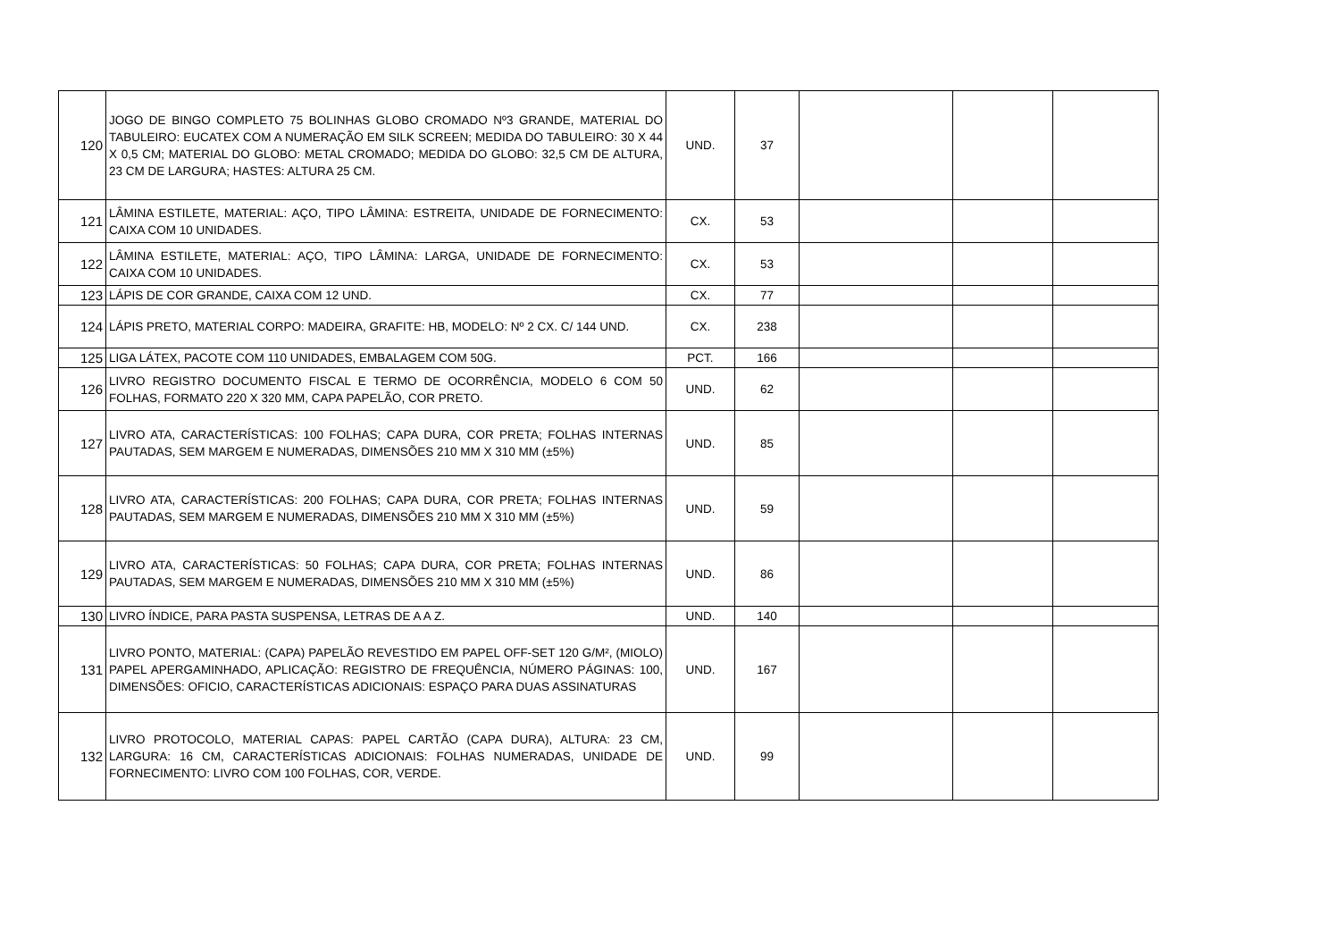| 120 | JOGO DE BINGO COMPLETO 75 BOLINHAS GLOBO CROMADO Nº3 GRANDE, MATERIAL DO TABULEIRO: EUCATEX COM A NUMERAÇÃO EM SILK SCREEN; MEDIDA DO TABULEIRO: 30 X 44 X 0,5 CM; MATERIAL DO GLOBO: METAL CROMADO; MEDIDA DO GLOBO: 32,5 CM DE ALTURA, 23 CM DE LARGURA; HASTES: ALTURA 25 CM. | UND. | 37 | | | |
| 121 | LÂMINA ESTILETE, MATERIAL: AÇO, TIPO LÂMINA: ESTREITA, UNIDADE DE FORNECIMENTO: CAIXA COM 10 UNIDADES. | CX. | 53 | | | |
| 122 | LÂMINA ESTILETE, MATERIAL: AÇO, TIPO LÂMINA: LARGA, UNIDADE DE FORNECIMENTO: CAIXA COM 10 UNIDADES. | CX. | 53 | | | |
| 123 | LÁPIS DE COR GRANDE, CAIXA COM 12 UND. | CX. | 77 | | | |
| 124 | LÁPIS PRETO, MATERIAL CORPO: MADEIRA, GRAFITE: HB, MODELO: Nº 2 CX. C/ 144 UND. | CX. | 238 | | | |
| 125 | LIGA LÁTEX, PACOTE COM 110 UNIDADES, EMBALAGEM COM 50G. | PCT. | 166 | | | |
| 126 | LIVRO REGISTRO DOCUMENTO FISCAL E TERMO DE OCORRÊNCIA, MODELO 6 COM 50 FOLHAS, FORMATO 220 X 320 MM, CAPA PAPELÃO, COR PRETO. | UND. | 62 | | | |
| 127 | LIVRO ATA, CARACTERÍSTICAS: 100 FOLHAS; CAPA DURA, COR PRETA; FOLHAS INTERNAS PAUTADAS, SEM MARGEM E NUMERADAS, DIMENSÕES 210 MM X 310 MM (±5%) | UND. | 85 | | | |
| 128 | LIVRO ATA, CARACTERÍSTICAS: 200 FOLHAS; CAPA DURA, COR PRETA; FOLHAS INTERNAS PAUTADAS, SEM MARGEM E NUMERADAS, DIMENSÕES 210 MM X 310 MM (±5%) | UND. | 59 | | | |
| 129 | LIVRO ATA, CARACTERÍSTICAS: 50 FOLHAS; CAPA DURA, COR PRETA; FOLHAS INTERNAS PAUTADAS, SEM MARGEM E NUMERADAS, DIMENSÕES 210 MM X 310 MM (±5%) | UND. | 86 | | | |
| 130 | LIVRO ÍNDICE, PARA PASTA SUSPENSA, LETRAS DE A A Z. | UND. | 140 | | | |
| 131 | LIVRO PONTO, MATERIAL: (CAPA) PAPELÃO REVESTIDO EM PAPEL OFF-SET 120 G/M², (MIOLO) PAPEL APERGAMINHADO, APLICAÇÃO: REGISTRO DE FREQUÊNCIA, NÚMERO PÁGINAS: 100, DIMENSÕES: OFICIO, CARACTERÍSTICAS ADICIONAIS: ESPAÇO PARA DUAS ASSINATURAS | UND. | 167 | | | |
| 132 | LIVRO PROTOCOLO, MATERIAL CAPAS: PAPEL CARTÃO (CAPA DURA), ALTURA: 23 CM, LARGURA: 16 CM, CARACTERÍSTICAS ADICIONAIS: FOLHAS NUMERADAS, UNIDADE DE FORNECIMENTO: LIVRO COM 100 FOLHAS, COR, VERDE. | UND. | 99 | | | |